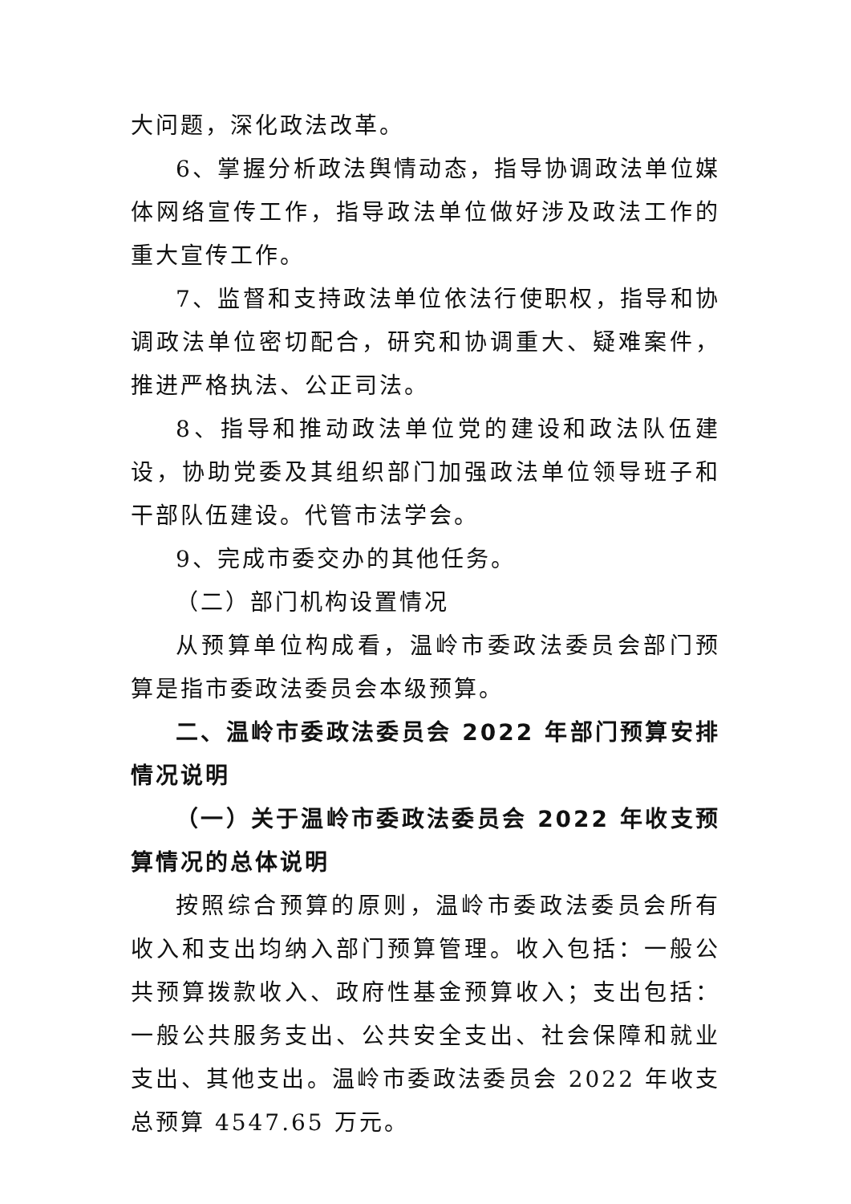大问题，深化政法改革。
6、掌握分析政法舆情动态，指导协调政法单位媒体网络宣传工作，指导政法单位做好涉及政法工作的重大宣传工作。
7、监督和支持政法单位依法行使职权，指导和协调政法单位密切配合，研究和协调重大、疑难案件，推进严格执法、公正司法。
8、指导和推动政法单位党的建设和政法队伍建设，协助党委及其组织部门加强政法单位领导班子和干部队伍建设。代管市法学会。
9、完成市委交办的其他任务。
（二）部门机构设置情况
从预算单位构成看，温岭市委政法委员会部门预算是指市委政法委员会本级预算。
二、温岭市委政法委员会 2022 年部门预算安排情况说明
（一）关于温岭市委政法委员会 2022 年收支预算情况的总体说明
按照综合预算的原则，温岭市委政法委员会所有收入和支出均纳入部门预算管理。收入包括：一般公共预算拨款收入、政府性基金预算收入；支出包括：一般公共服务支出、公共安全支出、社会保障和就业支出、其他支出。温岭市委政法委员会 2022 年收支总预算 4547.65 万元。